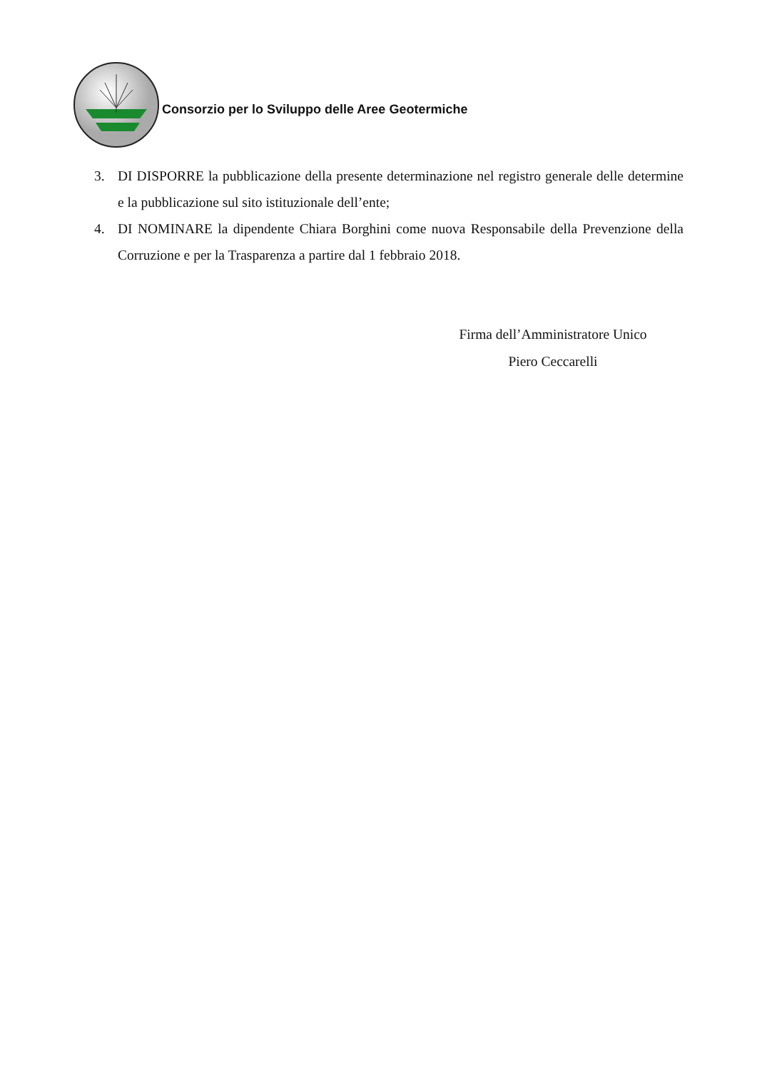Consorzio per lo Sviluppo delle Aree Geotermiche
3. DI DISPORRE la pubblicazione della presente determinazione nel registro generale delle determine e la pubblicazione sul sito istituzionale dell’ente;
4. DI NOMINARE la dipendente Chiara Borghini come nuova Responsabile della Prevenzione della Corruzione e per la Trasparenza a partire dal 1 febbraio 2018.
Firma dell’Amministratore Unico
Piero Ceccarelli